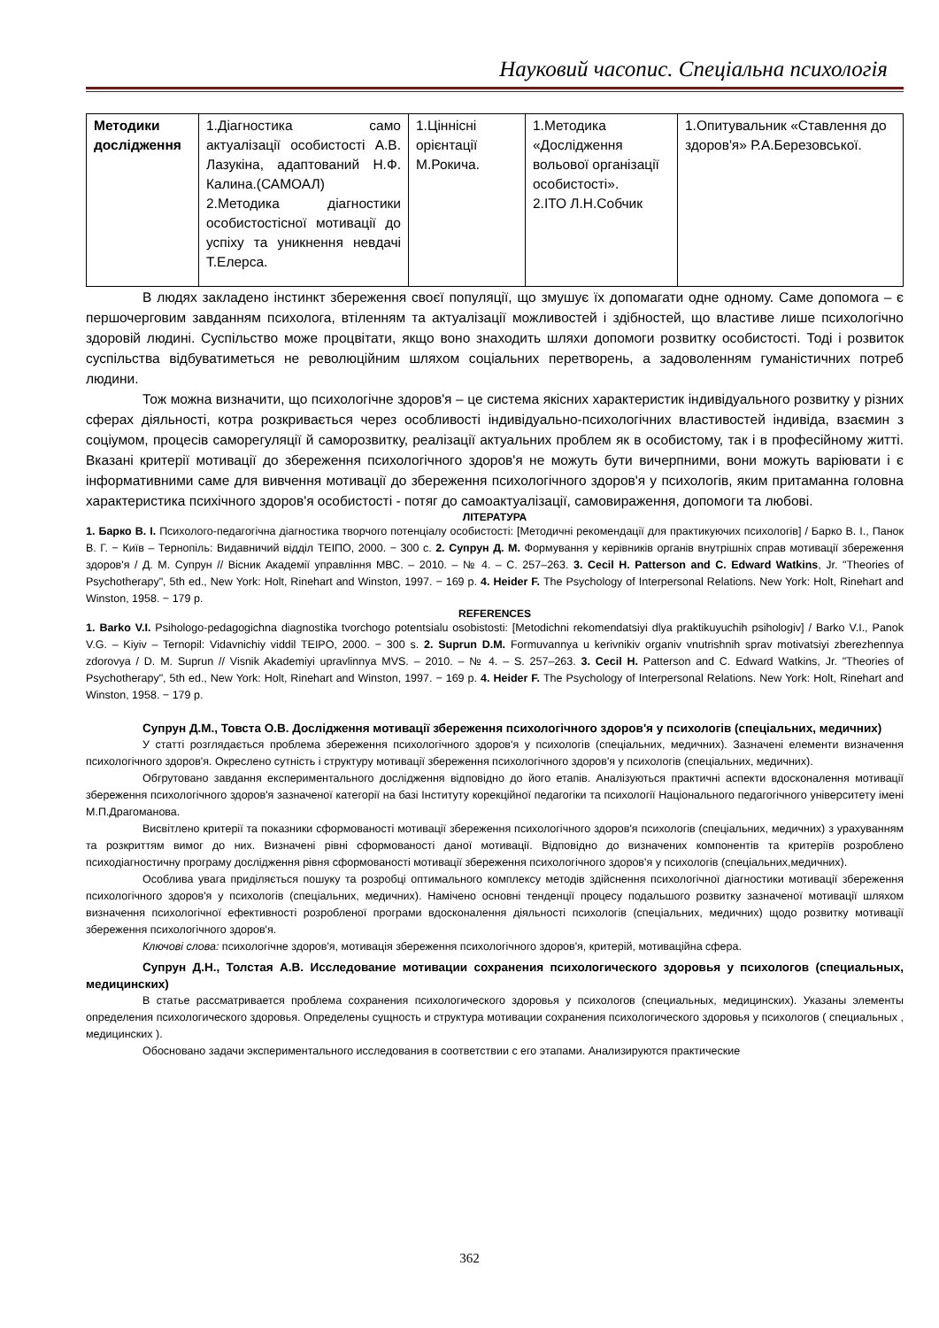Науковий часопис. Спеціальна психологія
| Методики дослідження | 1.Діагностика само актуалізації особистості А.В. Лазукіна, адаптований Н.Ф. Калина.(САМОАЛ) 2.Методика діагностики особистостісної мотивації до успіху та уникнення невдачі Т.Елерса. | 1.Ціннісні орієнтації М.Рокича. | 1.Методика «Дослідження вольової організації особистості». 2.ІТО Л.Н.Собчик | 1.Опитувальник «Ставлення до здоров'я» Р.А.Березовської. |
В людях закладено інстинкт збереження своєї популяції, що змушує їх допомагати одне одному. Саме допомога – є першочерговим завданням психолога, втіленням та актуалізації можливостей і здібностей, що властиве лише психологічно здоровій людині. Суспільство може процвітати, якщо воно знаходить шляхи допомоги розвитку особистості. Тоді і розвиток суспільства відбуватиметься не революційним шляхом соціальних перетворень, а задоволенням гуманістичних потреб людини.
Тож можна визначити, що психологічне здоров'я – це система якісних характеристик індивідуального розвитку у різних сферах діяльності, котра розкривається через особливості індивідуально-психологічних властивостей індивіда, взаємин з соціумом, процесів саморегуляції й саморозвитку, реалізації актуальних проблем як в особистому, так і в професійному житті. Вказані критерії мотивації до збереження психологічного здоров'я не можуть бути вичерпними, вони можуть варіювати і є інформативними саме для вивчення мотивації до збереження психологічного здоров'я у психологів, яким притаманна головна характеристика психічного здоров'я особистості - потяг до самоактуалізації, самовираження, допомоги та любові.
ЛІТЕРАТУРА
1. Барко В. І. Психолого-педагогічна діагностика творчого потенціалу особистості: [Методичні рекомендації для практикуючих психологів] / Барко В. І., Панок В. Г. − Київ – Тернопіль: Видавничий відділ ТЕІПО, 2000. − 300 с. 2. Супрун Д. М. Формування у керівників органів внутрішніх справ мотивації збереження здоров'я / Д. М. Супрун // Вісник Академії управління МВС. – 2010. – № 4. – С. 257–263. 3. Cecil H. Patterson and C. Edward Watkins, Jr. "Theories of Psychotherapy", 5th ed., New York: Holt, Rinehart and Winston, 1997. − 169 p. 4. Heider F. The Psychology of Interpersonal Relations. New York: Holt, Rinehart and Winston, 1958. − 179 p.
REFERENCES
1. Barko V.I. Psihologo-pedagogichna diagnostika tvorchogo potentsialu osobistosti: [Metodichni rekomendatsiyi dlya praktikuyuchih psihologiv] / Barko V.I., Panok V.G. – Kiyiv – Ternopil: Vidavnichiy viddil TEIPO, 2000. − 300 s. 2. Suprun D.M. Formuvannya u kerivnikiv organiv vnutrishnih sprav motivatsiyi zberezhennya zdorovya / D. M. Suprun // Visnik Akademiyi upravlinnya MVS. – 2010. – № 4. – S. 257–263. 3. Cecil H. Patterson and C. Edward Watkins, Jr. "Theories of Psychotherapy", 5th ed., New York: Holt, Rinehart and Winston, 1997. − 169 p. 4. Heider F. The Psychology of Interpersonal Relations. New York: Holt, Rinehart and Winston, 1958. − 179 p.
Супрун Д.М., Товста О.В. Дослідження мотивації збереження психологічного здоров'я у психологів (спеціальних, медичних)
У статті розглядається проблема збереження психологічного здоров'я у психологів (спеціальних, медичних). Зазначені елементи визначення психологічного здоров'я. Окреслено сутність і структуру мотивації збереження психологічного здоров'я у психологів (спеціальних, медичних).
Обгрутовано завдання експериментального дослідження відповідно до його етапів. Аналізуються практичні аспекти вдосконалення мотивації збереження психологічного здоров'я зазначеної категорії на базі Інституту корекційної педагогіки та психології Національного педагогічного університету імені М.П.Драгоманова.
Висвітлено критерії та показники сформованості мотивації збереження психологічного здоров'я психологів (спеціальних, медичних) з урахуванням та розкриттям вимог до них. Визначені рівні сформованості даної мотивації. Відповідно до визначених компонентів та критеріїв розроблено психодіагностичну програму дослідження рівня сформованості мотивації збереження психологічного здоров'я у психологів (спеціальних,медичних).
Особлива увага приділяється пошуку та розробці оптимального комплексу методів здійснення психологічної діагностики мотивації збереження психологічного здоров'я у психологів (спеціальних, медичних). Намічено основні тенденції процесу подальшого розвитку зазначеної мотивації шляхом визначення психологічної ефективності розробленої програми вдосконалення діяльності психологів (спеціальних, медичних) щодо розвитку мотивації збереження психологічного здоров'я.
Ключові слова: психологічне здоров'я, мотивація збереження психологічного здоров'я, критерій, мотиваційна сфера.
Супрун Д.Н., Толстая А.В. Исследование мотивации сохранения психологического здоровья у психологов (специальных, медицинских)
В статье рассматривается проблема сохранения психологического здоровья у психологов (специальных, медицинских). Указаны элементы определения психологического здоровья. Определены сущность и структура мотивации сохранения психологического здоровья у психологов ( специальных , медицинских ).
Обосновано задачи экспериментального исследования в соответствии с его этапами. Анализируются практические
362